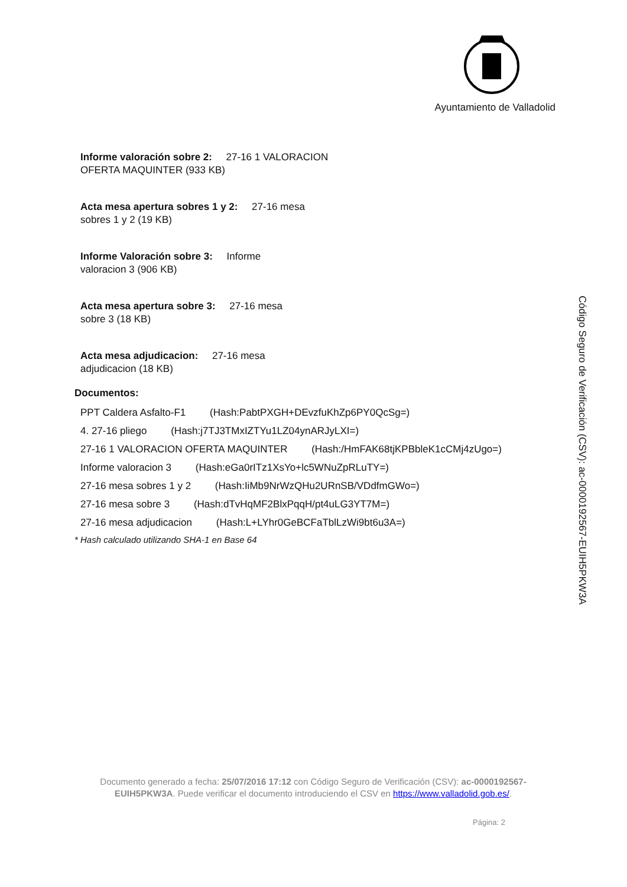Ayuntamiento de Valladolid
Informe valoración sobre 2: 27-16 1 VALORACION OFERTA MAQUINTER (933 KB)
Acta mesa apertura sobres 1 y 2: 27-16 mesa sobres 1 y 2 (19 KB)
Informe Valoración sobre 3: Informe valoracion 3 (906 KB)
Acta mesa apertura sobre 3: 27-16 mesa sobre 3 (18 KB)
Acta mesa adjudicacion: 27-16 mesa adjudicacion (18 KB)
Documentos:
PPT Caldera Asfalto-F1 (Hash:PabtPXGH+DEvzfuKhZp6PY0QcSg=)
4. 27-16 pliego (Hash:j7TJ3TMxIZTYu1LZ04ynARJyLXI=)
27-16 1 VALORACION OFERTA MAQUINTER (Hash:/HmFAK68tjKPBbleK1cCMj4zUgo=)
Informe valoracion 3 (Hash:eGa0rITz1XsYo+lc5WNuZpRLuTY=)
27-16 mesa sobres 1 y 2 (Hash:IiMb9NrWzQHu2URnSB/VDdfmGWo=)
27-16 mesa sobre 3 (Hash:dTvHqMF2BlxPqqH/pt4uLG3YT7M=)
27-16 mesa adjudicacion (Hash:L+LYhr0GeBCFaTblLzWi9bt6u3A=)
* Hash calculado utilizando SHA-1 en Base 64
Código Seguro de Verificación (CSV): ac-0000192567-EUIH5PKW3A
Documento generado a fecha: 25/07/2016 17:12 con Código Seguro de Verificación (CSV): ac-0000192567-EUIH5PKW3A. Puede verificar el documento introduciendo el CSV en https://www.valladolid.gob.es/.
Página: 2